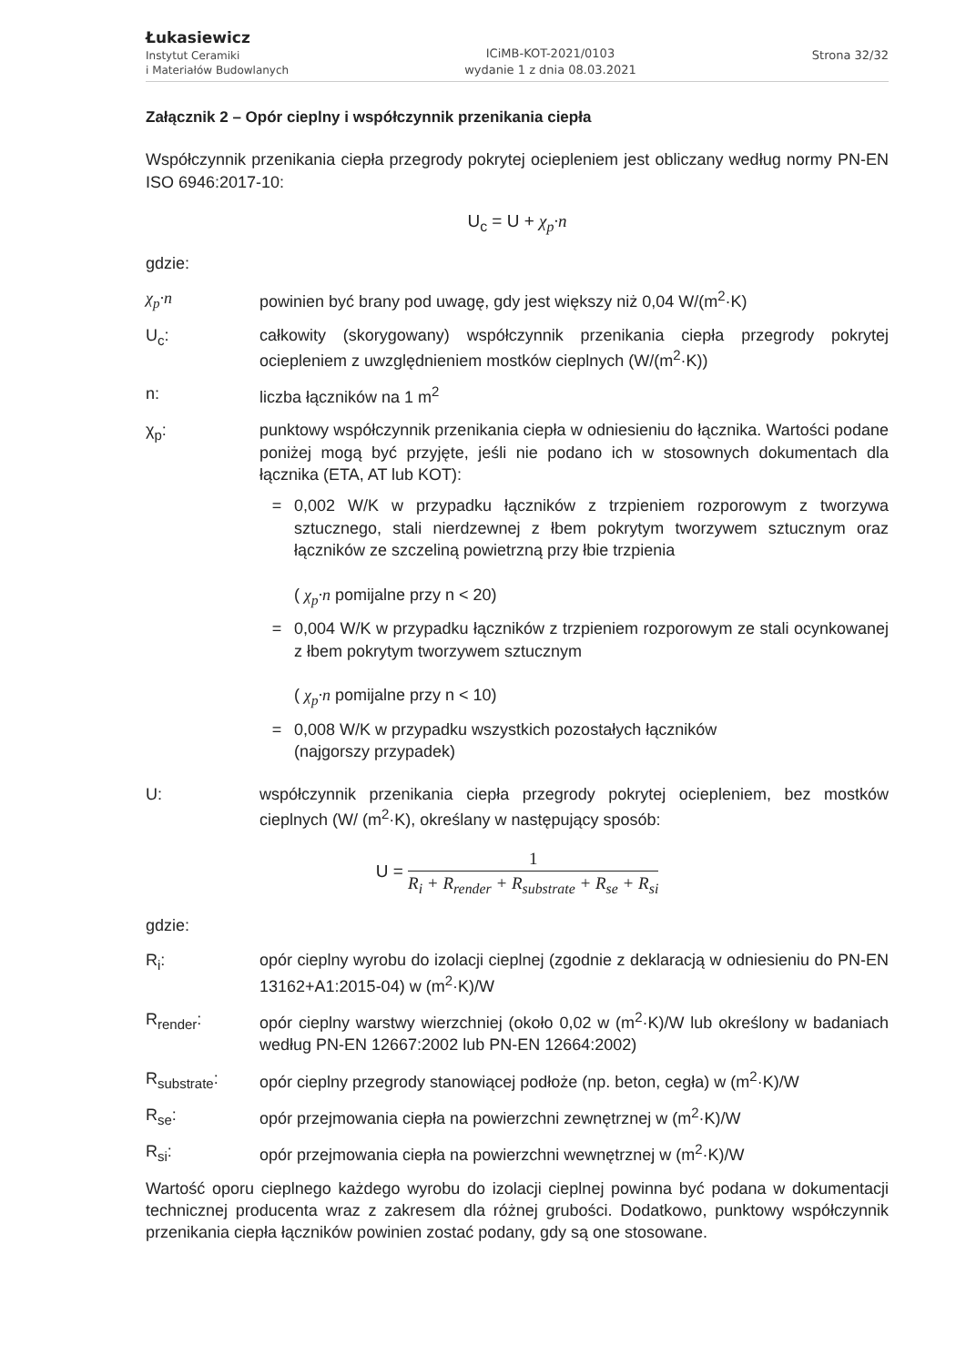Łukasiewicz
Instytut Ceramiki
i Materiałów Budowlanych
ICiMB-KOT-2021/0103
wydanie 1 z dnia 08.03.2021
Strona 32/32
Załącznik 2 – Opór cieplny i współczynnik przenikania ciepła
Współczynnik przenikania ciepła przegrody pokrytej ociepleniem jest obliczany według normy PN-EN ISO 6946:2017-10:
U<sub>c</sub> = U + χ<sub>p</sub>·n
gdzie:
χ<sub>p</sub>·n powinien być brany pod uwagę, gdy jest większy niż 0,04 W/(m<sup>2</sup>·K)
U<sub>c</sub>: całkowity (skorygowany) współczynnik przenikania ciepła przegrody pokrytej ociepleniem z uwzględnieniem mostków cieplnych (W/(m<sup>2</sup>·K))
n: liczba łączników na 1 m<sup>2</sup>
χ<sub>p</sub>: punktowy współczynnik przenikania ciepła w odniesieniu do łącznika. Wartości podane poniżej mogą być przyjęte, jeśli nie podano ich w stosownych dokumentach dla łącznika (ETA, AT lub KOT):
= 0,002 W/K w przypadku łączników z trzpieniem rozporowym z tworzywa sztucznego, stali nierdzewnej z łbem pokrytym tworzywem sztucznym oraz łączników ze szczeliną powietrzną przy łbie trzpienia
( χ<sub>p</sub>·n pomijalne przy n < 20)
= 0,004 W/K w przypadku łączników z trzpieniem rozporowym ze stali ocynkowanej z łbem pokrytym tworzywem sztucznym
( χ<sub>p</sub>·n pomijalne przy n < 10)
= 0,008 W/K w przypadku wszystkich pozostałych łączników
(najgorszy przypadek)
U: współczynnik przenikania ciepła przegrody pokrytej ociepleniem, bez mostków cieplnych (W/ (m<sup>2</sup>·K), określany w następujący sposób:
U = 1 R<sub>i</sub> + R<sub>render</sub> + R<sub>substrate</sub> + R<sub>se</sub> + R<sub>si</sub>
gdzie:
R<sub>i</sub>: opór cieplny wyrobu do izolacji cieplnej (zgodnie z deklaracją w odniesieniu do PN-EN 13162+A1:2015-04) w (m<sup>2</sup>·K)/W
R<sub>render</sub>: opór cieplny warstwy wierzchniej (około 0,02 w (m<sup>2</sup>·K)/W lub określony w badaniach według PN-EN 12667:2002 lub PN-EN 12664:2002)
R<sub>substrate</sub>: opór cieplny przegrody stanowiącej podłoże (np. beton, cegła) w (m<sup>2</sup>·K)/W
R<sub>se</sub>: opór przejmowania ciepła na powierzchni zewnętrznej w (m<sup>2</sup>·K)/W
R<sub>si</sub>: opór przejmowania ciepła na powierzchni wewnętrznej w (m<sup>2</sup>·K)/W
Wartość oporu cieplnego każdego wyrobu do izolacji cieplnej powinna być podana w dokumentacji technicznej producenta wraz z zakresem dla różnej grubości. Dodatkowo, punktowy współczynnik przenikania ciepła łączników powinien zostać podany, gdy są one stosowane.